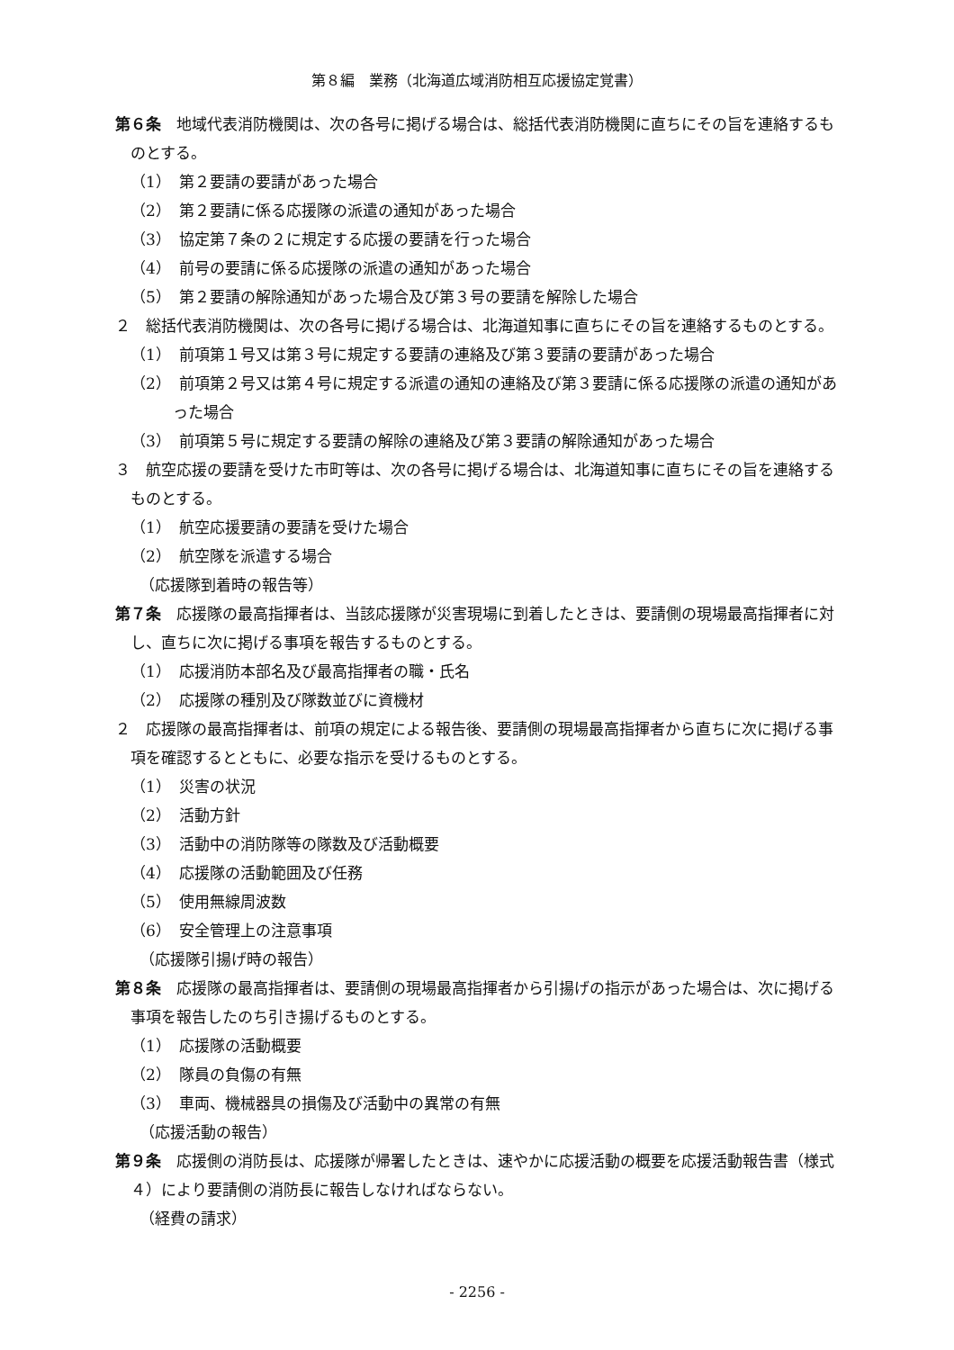第８編　業務（北海道広域消防相互応援協定覚書）
第６条　地域代表消防機関は、次の各号に掲げる場合は、総括代表消防機関に直ちにその旨を連絡するものとする。
（1）　第２要請の要請があった場合
（2）　第２要請に係る応援隊の派遣の通知があった場合
（3）　協定第７条の２に規定する応援の要請を行った場合
（4）　前号の要請に係る応援隊の派遣の通知があった場合
（5）　第２要請の解除通知があった場合及び第３号の要請を解除した場合
２　総括代表消防機関は、次の各号に掲げる場合は、北海道知事に直ちにその旨を連絡するものとする。
（1）　前項第１号又は第３号に規定する要請の連絡及び第３要請の要請があった場合
（2）　前項第２号又は第４号に規定する派遣の通知の連絡及び第３要請に係る応援隊の派遣の通知があった場合
（3）　前項第５号に規定する要請の解除の連絡及び第３要請の解除通知があった場合
３　航空応援の要請を受けた市町等は、次の各号に掲げる場合は、北海道知事に直ちにその旨を連絡するものとする。
（1）　航空応援要請の要請を受けた場合
（2）　航空隊を派遣する場合
（応援隊到着時の報告等）
第７条　応援隊の最高指揮者は、当該応援隊が災害現場に到着したときは、要請側の現場最高指揮者に対し、直ちに次に掲げる事項を報告するものとする。
（1）　応援消防本部名及び最高指揮者の職・氏名
（2）　応援隊の種別及び隊数並びに資機材
２　応援隊の最高指揮者は、前項の規定による報告後、要請側の現場最高指揮者から直ちに次に掲げる事項を確認するとともに、必要な指示を受けるものとする。
（1）　災害の状況
（2）　活動方針
（3）　活動中の消防隊等の隊数及び活動概要
（4）　応援隊の活動範囲及び任務
（5）　使用無線周波数
（6）　安全管理上の注意事項
（応援隊引揚げ時の報告）
第８条　応援隊の最高指揮者は、要請側の現場最高指揮者から引揚げの指示があった場合は、次に掲げる事項を報告したのち引き揚げるものとする。
（1）　応援隊の活動概要
（2）　隊員の負傷の有無
（3）　車両、機械器具の損傷及び活動中の異常の有無
（応援活動の報告）
第９条　応援側の消防長は、応援隊が帰署したときは、速やかに応援活動の概要を応援活動報告書（様式４）により要請側の消防長に報告しなければならない。
（経費の請求）
- 2256 -